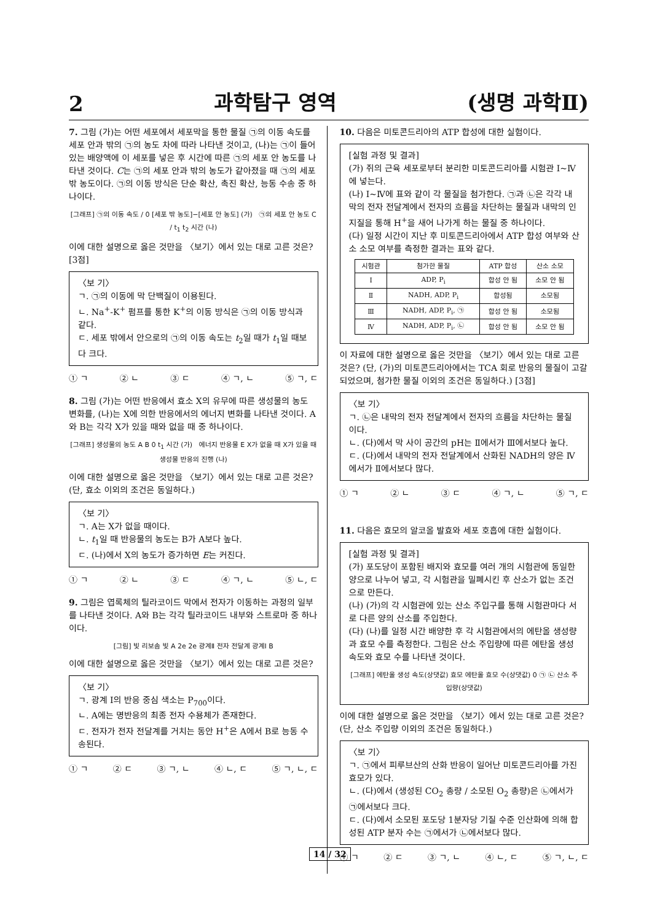2 과학탐구 영역 (생명 과학Ⅱ)
7. 그림 (가)는 어떤 세포에서 세포막을 통한 물질 ㉠의 이동 속도를 세포 안과 밖의 ㉠의 농도 차에 따라 나타낸 것이고, (나)는 ㉠이 들어 있는 배양액에 이 세포를 넣은 후 시간에 따른 ㉠의 세포 안 농도를 나타낸 것이다. C는 ㉠의 세포 안과 밖의 농도가 같아졌을 때 ㉠의 세포 밖 농도이다. ㉠의 이동 방식은 단순 확산, 촉진 확산, 능동 수송 중 하나이다.
[그래프] ㉠의 이동 속도 / 0 [세포 밖 농도]−[세포 안 농도] (가) ㉠의 세포 안 농도 C / t<sub>1</sub> t<sub>2</sub> 시간 (나)
이에 대한 설명으로 옳은 것만을 〈보기〉에서 있는 대로 고른 것은? [3점]
〈보 기〉
ㄱ. ㉠의 이동에 막 단백질이 이용된다.
ㄴ. Na<sup>+</sup>-K<sup>+</sup> 펌프를 통한 K<sup>+</sup>의 이동 방식은 ㉠의 이동 방식과 같다.
ㄷ. 세포 밖에서 안으로의 ㉠의 이동 속도는 t<sub>2</sub>일 때가 t<sub>1</sub>일 때보다 크다.
① ㄱ ② ㄴ ③ ㄷ ④ ㄱ, ㄴ ⑤ ㄱ, ㄷ
8. 그림 (가)는 어떤 반응에서 효소 X의 유무에 따른 생성물의 농도 변화를, (나)는 X에 의한 반응에서의 에너지 변화를 나타낸 것이다. A와 B는 각각 X가 있을 때와 없을 때 중 하나이다.
[그래프] 생성물의 농도 A B 0 t<sub>1</sub> 시간 (가) 에너지 반응물 E X가 없을 때 X가 있을 때 생성물 반응의 진행 (나)
이에 대한 설명으로 옳은 것만을 〈보기〉에서 있는 대로 고른 것은? (단, 효소 이외의 조건은 동일하다.)
〈보 기〉
ㄱ. A는 X가 없을 때이다.
ㄴ. t<sub>1</sub>일 때 반응물의 농도는 B가 A보다 높다.
ㄷ. (나)에서 X의 농도가 증가하면 E는 커진다.
① ㄱ ② ㄴ ③ ㄷ ④ ㄱ, ㄴ ⑤ ㄴ, ㄷ
9. 그림은 엽록체의 틸라코이드 막에서 전자가 이동하는 과정의 일부를 나타낸 것이다. A와 B는 각각 틸라코이드 내부와 스트로마 중 하나이다.
[그림] 빛 리보솜 빛 A 2e 2e 광계Ⅱ 전자 전달계 광계Ⅰ B
이에 대한 설명으로 옳은 것만을 〈보기〉에서 있는 대로 고른 것은?
〈보 기〉
ㄱ. 광계 Ⅰ의 반응 중심 색소는 P<sub>700</sub>이다.
ㄴ. A에는 명반응의 최종 전자 수용체가 존재한다.
ㄷ. 전자가 전자 전달계를 거치는 동안 H<sup>+</sup>은 A에서 B로 능동 수송된다.
① ㄱ ② ㄷ ③ ㄱ, ㄴ ④ ㄴ, ㄷ ⑤ ㄱ, ㄴ, ㄷ
10. 다음은 미토콘드리아의 ATP 합성에 대한 실험이다.
[실험 과정 및 결과]
(가) 쥐의 근육 세포로부터 분리한 미토콘드리아를 시험관 Ⅰ~Ⅳ에 넣는다.
(나) Ⅰ~Ⅳ에 표와 같이 각 물질을 첨가한다. ㉠과 ㉡은 각각 내막의 전자 전달계에서 전자의 흐름을 차단하는 물질과 내막의 인지질을 통해 H<sup>+</sup>을 새어 나가게 하는 물질 중 하나이다.
(다) 일정 시간이 지난 후 미토콘드리아에서 ATP 합성 여부와 산소 소모 여부를 측정한 결과는 표와 같다.
| 시험관 | 첨가한 물질 | ATP 합성 | 산소 소모 |
| --- | --- | --- | --- |
| Ⅰ | ADP, P<sub>i</sub> | 합성 안 됨 | 소모 안 됨 |
| Ⅱ | NADH, ADP, P<sub>i</sub> | 합성됨 | 소모됨 |
| Ⅲ | NADH, ADP, P<sub>i</sub>, ㉠ | 합성 안 됨 | 소모됨 |
| Ⅳ | NADH, ADP, P<sub>i</sub>, ㉡ | 합성 안 됨 | 소모 안 됨 |
이 자료에 대한 설명으로 옳은 것만을 〈보기〉에서 있는 대로 고른 것은? (단, (가)의 미토콘드리아에서는 TCA 회로 반응의 물질이 고갈되었으며, 첨가한 물질 이외의 조건은 동일하다.) [3점]
〈보 기〉
ㄱ. ㉡은 내막의 전자 전달계에서 전자의 흐름을 차단하는 물질이다.
ㄴ. (다)에서 막 사이 공간의 pH는 Ⅱ에서가 Ⅲ에서보다 높다.
ㄷ. (다)에서 내막의 전자 전달계에서 산화된 NADH의 양은 Ⅳ에서가 Ⅱ에서보다 많다.
① ㄱ ② ㄴ ③ ㄷ ④ ㄱ, ㄴ ⑤ ㄱ, ㄷ
11. 다음은 효모의 알코올 발효와 세포 호흡에 대한 실험이다.
[실험 과정 및 결과]
(가) 포도당이 포함된 배지와 효모를 여러 개의 시험관에 동일한 양으로 나누어 넣고, 각 시험관을 밀폐시킨 후 산소가 없는 조건으로 만든다.
(나) (가)의 각 시험관에 있는 산소 주입구를 통해 시험관마다 서로 다른 양의 산소를 주입한다.
(다) (나)를 일정 시간 배양한 후 각 시험관에서의 에탄올 생성량과 효모 수를 측정한다. 그림은 산소 주입량에 따른 에탄올 생성 속도와 효모 수를 나타낸 것이다.
[그래프] 에탄올 생성 속도(상댓값) 효모 에탄올 효모 수(상댓값) 0 ㉠ ㉡ 산소 주입량(상댓값)
이에 대한 설명으로 옳은 것만을 〈보기〉에서 있는 대로 고른 것은? (단, 산소 주입량 이외의 조건은 동일하다.)
〈보 기〉
ㄱ. ㉠에서 피루브산의 산화 반응이 일어난 미토콘드리아를 가진 효모가 있다.
ㄴ. (다)에서 (생성된 CO<sub>2</sub> 총량 / 소모된 O<sub>2</sub> 총량)은 ㉡에서가 ㉠에서보다 크다.
ㄷ. (다)에서 소모된 포도당 1분자당 기질 수준 인산화에 의해 합성된 ATP 분자 수는 ㉠에서가 ㉡에서보다 많다.
① ㄱ ② ㄷ ③ ㄱ, ㄴ ④ ㄴ, ㄷ ⑤ ㄱ, ㄴ, ㄷ
14 / 32